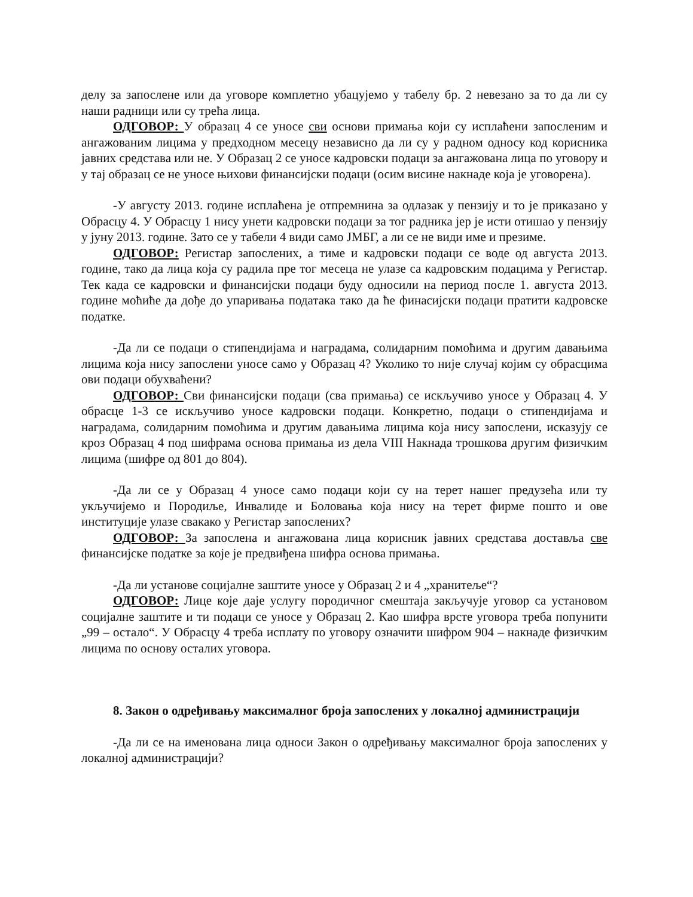делу за запослене или да уговоре комплетно убацујемо у табелу бр. 2 невезано за то да ли су наши радници или су трећа лица.
ОДГОВОР: У образац 4 се уносе сви основи примања који су исплаћени запосленим и ангажованим лицима у предходном месецу независно да ли су у радном односу код корисника јавних средстава или не. У Образац 2 се уносе кадровски подаци за ангажована лица по уговору и у тај образац се не уносе њихови финансијски подаци (осим висине накнаде која је уговорена).
-У августу 2013. године исплаћена је отпремнина за одлазак у пензију и то је приказано у Обрасцу 4. У Обрасцу 1 нису унети кадровски подаци за тог радника јер је исти отишао у пензију у јуну 2013. године. Зато се у табели 4 види само ЈМБГ, а ли се не види име и презиме.
ОДГОВОР: Регистар запослених, а тиме и кадровски подаци се воде од августа 2013. године, тако да лица која су радила пре тог месеца не улазе са кадровским подацима у Регистар. Тек када се кадровски и финансијски подаци буду односили на период после 1. августа 2013. године моћиће да дође до упаривања података тако да ће финасијски подаци пратити кадровске податке.
-Да ли се подаци о стипендијама и наградама, солидарним помоћима и другим давањима лицима која нису запослени уносе само у Образац 4? Уколико то није случај којим су обрасцима ови подаци обухваћени?
ОДГОВОР: Сви финансијски подаци (сва примања) се искључиво уносе у Образац 4. У обрасце 1-3 се искључиво уносе кадровски подаци. Конкретно, подаци о стипендијама и наградама, солидарним помоћима и другим давањима лицима која нису запослени, исказују се кроз Образац 4 под шифрама основа примања из дела VIII Накнада трошкова другим физичким лицима (шифре од 801 до 804).
-Да ли се у Образац 4 уносе само подаци који су на терет нашег предузећа или ту укључијемо и Породиље, Инвалиде и Боловања која нису на терет фирме пошто и ове институције улазе свакако у Регистар запослених?
ОДГОВОР: За запослена и ангажована лица корисник јавних средстава доставља све финансијске податке за које је предвиђена шифра основа примања.
-Да ли установе социјалне заштите уносе у Образац 2 и 4 „хранитеље“?
ОДГОВОР: Лице које даје услугу породичног смештаја закључује уговор са установом социјалне заштите и ти подаци се уносе у Образац 2. Као шифра врсте уговора треба попунити „99 – остало“. У Обрасцу 4 треба исплату по уговору означити шифром 904 – накнаде физичким лицима по основу осталих уговора.
8. Закон о одређивању максималног броја запослених у локалној администрацији
-Да ли се на именована лица односи Закон о одређивању максималног броја запослених у локалној администрацији?